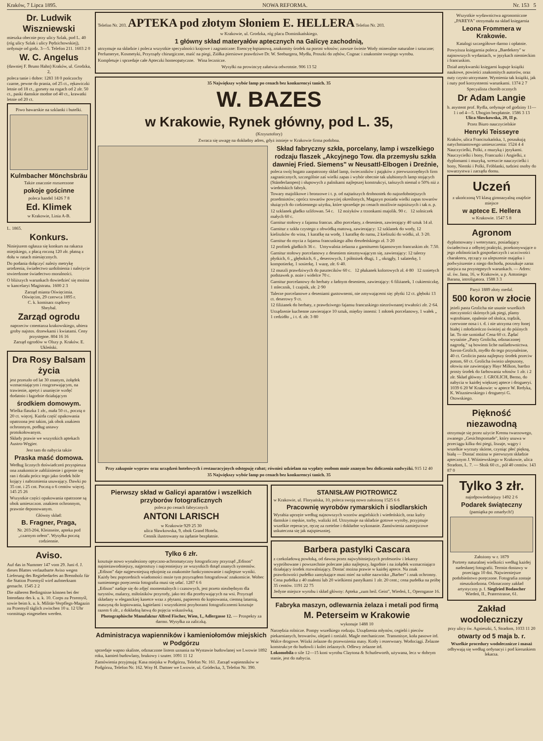Kraków, 7 Lipca 1895. NOWA REFORMA. Nr. 153 5
Dr. Ludwik Wiszniewski
mieszka obecnie przy ulicy Szlak, pod L. 40 (róg ulicy Szlak i ulicy Pędzichowskiej), ordynuje od godz. 3—5. Telefon 211. 1603 2 0
W. C. Angelus
(dawniej F. Bruno Hahn) Kraków, ul. Grodzka, 2,
poleca tanie i dobre: 1283 18 0 pończochy czarne, pewne do prania, od 25 ct., rękawiczki letnie od 18 ct., gorsety na rogach od 2 złr. 50 ct., paski damskie modne od 40 ct., krawatki letnie od 20 ct.
Piwo bawarskie na szklanki i butelki.
Kulmbacher Mönchsbräu
Także znacznie rozszerzone
pokoje gościnne
poleca handel 1426 7 8
Ed. Klimek
w Krakowie, Linia A-B.
L. 1865.
Konkurs.
Niniejszem ogłasza się konkurs na rakarza miejskiego, z płacą roczną 120 złr. płatną z dołu w ratach miesięcznych.
Do podania dołączyć należy metrykę urodzenia, świadectwo uzdolnienia i należycie stwierdzone świadectwo moralności.
O bliższych warunkach dowiedzieć się można w kancelaryi Magistratu. 1600 2 3
Zarząd miasta Oświęcimia.
Oświęcim, 29 czerwca 1895 r.
C. k. komisarz rządowy
Sheybal.
Zarząd ogrodu
naprzeciw cmentarza krakowskiego, ubiera groby najstos. drzewkami i kwiatami. Ceny przystępne. 804 16 16
Zarząd ogrodów w Olszy p. Kraków. E. Ukleński.
Dra Rosy Balsam życia
jest przeszło od lat 30 znanym, żołądek wzmacniającym i rozgrzewającym, na trawienie, apetyt i usunięcie wzdęć dodatnio i łagodnie działającym
środkiem domowym.
Wielka flaszka 1 złr., mała 50 ct., pocztą o 20 ct. więcej. Każda część opakowania opatrzona jest takim, jak obok znakiem ochronnym, podług ustawy protokołowanym.
Składy prawie we wszystkich aptekach Austro-Węgier.
Jest tam do nabycia także
Praska maść domowa.
Według licznych doświadczeń przyspiesza ona znakomicie zabliźnienie i gojenie się ran i działa prócz tego jako środek bóle kojący i nabrzmienia usuwający. Dawki po 35 cnt. i 25 cnt. Pocztą o 6 centów więcej. 145 25 26
Wszystkie części opakowania opatrzone są obok umieszczon. znakiem ochronnym, prawnie deponowanym.
Główny skład:
B. Fragner, Praga,
Nr. 203-204, Kleinseite, apteka pod „czarnym orłem". Wysyłka pocztą codziennie.
Aviso.
Auf das in Nummer 147 vom 29. Juni d. J. dieses Blattes verlautbarte Aviso wegen Lieferung des Regiebedarfes an Brennholz für die Station Przemyśl wird aufmerksam gemacht. 1545 2 2
Die näheren Bedingnisse können bei der Intendanz des k. u. k. 10. Corps zu Przemyśl, sowie beim k. u. k. Militär-Verpflegs-Magazin zu Przemyśl täglich zwischen 10 u. 12 Uhr vormittags eingesehen werden.
Telefon Nr. 203. APTEKA pod złotym Słoniem E. HELLERA Telefon Nr. 203.
w Krakowie, ul. Grodzka, róg placu Dominikańskiego.
1 główny skład materyałów aptecznych na Galicyę zachodnią,
utrzymuje na składzie i poleca wszystkie specyalności krajowe i zagraniczne: Esencyę łopianową, znakomity środek na porost włosów; zawsze świeże Wody mineralne naturalne i sztuczne; Perfumerye, Kosmetyki, Przyrządy chirurgiczne, maść na piegi, Ziółka piersiowe prawdziwe Dr. W. Seeburgera, Mydła, Proszki do zębów, Cognac i znakomite swojego wyrobu.
Kompletuje i sprzedaje całe Apteczki homeopatyczne. Wina lecznicze.
Wysyłki na prowincyę załatwia odwrotnie. 906 13 52
35 Największy wybór lamp po cenach bez konkurencyi tanich. 35
W. BAZES
w Krakowie, Rynek główny, pod L. 35,
(Krzysztofory)
Zwraca się uwagę na dokładny adres, gdyż istnieje w Krakowie firma podobna.
Skład fabryczny szkła, porcelany, lamp i wszelkiego rodzaju flaszek „Akcyjnego Tow. dla przemysłu szkła dawniej Fried. Siemens" w Neusattl-Elbogen i Dreźnie,
poleca swój bogato zaopatrzony skład lamp, świeczników i pająków z pierwszorzędnych firm zagranicznych, szczególnie zaś wielki zapas i wybór obecnie tak ulubionych lamp stojących (Ständerlampen) i słupowych z palnikami najlepszej konstrukcyi, tańszych niemal o 50% niż z wiedeńskich fabryk.
Towary majolikowe i bronzowe i t. p. od najtańszych drobnostek do najozdobniejszych przedmiotów; oprócz towarów powyżej określonych, Magazyn posiada wielki zapas towarów służących do codziennego użytku, które sprzedaje po cenach możliwie najniższych i tak n. p.
12 szklanek gładko szlifowan. 54 c. 12 nożyków z trzonkami majolik. 90 c. 12 solniczek małych 60 c.
Garnitur stołowy z fajansu francus. albo porcelany, z deseniem, zawierający 40 sztuk 14 zł.
Garnitur z szkła czystego z obwódką matową, zawierający: 12 szklanek do wody, 12 kieliszków do wina, 1 karafkę na wodę, 1 karafkę do rumu, 2 kieliszki do wódki, zł. 3·20.
Garnitur do mycia z fajansu francuskiego albo drezdeńskiego zł. 3·20
12 profitek gładkich 36 c. Umywalnia żelazna z garniturem fajansowym francuskim złr. 7.50.
Garnitur stołowy porcelanowy z deseniem niezmywającym się, zawierający: 12 talerzy płytkich, 6 „ głębokich, 6 „ deserowych, 1 półmisek długi, 1 „ okrągły, 1 salaterkę, 1 kompotierkę, 1 sosierkę, 1 wazę, złr. 6·40.
12 muszli prawdziwych do pasztecików 60 c. 12 płukanek kolorowych zł. 4·80 12 rznietych podstawek p. noże i widelce 70 c.
Garnitur porcelanowy do herbaty z ładnym deseniem, zawierający: 6 filiżanek, 1 cukierniczkę, 1 mlecznik, 1 czajnik, złr. 2·90
Talerze porcelanowe z deseniami gustownemi, nie zmywającemi się: płytki 12 ct. głęboki 13 ct. deserowy 9 ct.
12 filiżanek do herbaty, z prawdziwego fajansu francuskiego niezrównanej trwałości złr. 2·64.
Urządzenie kuchenne zawierające 10 sztuk, między innemi: 1 młotek porcelanowy, 1 wałek „ 1 cedzidło „ i t. d. złr. 3·80
Przy zakupnie wypraw oraz urządzeń hotelowych i restauracyjnych odstępuję rabat; również udzielam na wypłaty osobom mnie znanym bez doliczenia nadwyżki. 915 12 40
35 Największy wybór lamp po cenach bez konkurencyi tanich. 35
Pierwszy skład w Galicyi aparatów i wszelkich przyborów fotograficznych
poleca po cenach fabrycznych
ANTONI LARISCH
w Krakowie 929 25 30
ulica Sławkowska, 9, obok Grand Hotelu.
Cennik ilustrowany na żądanie bezpłatnie.
Tylko 6 złr.
kosztuje nowo wynaleziony optyczno-achromatyczny fotograficzny przyrząd „Edison" najnieżawodniejszy, najprostszy i najcenniejszy ze wszystkich dotąd znanych systemów. „Edison" daje najpewniejszą rękojmię za znakomite funkcyonowanie i najlepsze wyniki. Każdy bez poprzednich wiadomości może tym przyrządem fotografować znakomicie. Wobec sumiennego poręczenia fotografia musi się udać. 1287 6 6
„Edison" nadaje się do zdjęć momentalnych i czasowych, jest przeto niezbędnym dla turystów, malarzy, miłośników przyrody, jako też dla przebywających na wsi. Przyrząd składany w eleganckiej kasetce wraz z płytami, papierem do kopiowania, ciemną latarnią, maszyną do kopiowania, kąpielami i wszystkiemi przyborami fotograficznemi kosztuje razem 6 złr., z dokładną łatwą do pojęcia wskazówką.
Photographische Manufaktur Alfred Fischer, Wien, I., Adlergasse 12. — Prospekty za darmo. Wysyłka za zaliczką.
Administracya wapienników i kamieniołomów miejskich w Podgórzu
sprzedaje wapno skaliste, odznaczone listem uznania na Wystawie budowlanej we Lwowie 1892 roku, kamień budowlany, brukowy i szuter. 1091 11 12
Zamówienia przyjmują: Kasa miejska w Podgórzu, Telefon Nr. 161. Zarząd wapienników w Podgórzu, Telefon Nr. 162. Wny H. Dattner we Lwowie, ul. Gródecka, 3, Telefon Nr. 390.
STANISŁAW PIOTROWICZ
w Krakowie, ul. Floryańska, 10, poleca swoją nowo założoną 1525 6 6
Pracownię wyrobów rymarskich i siodlarskich
Wyrabia uprzęże według najnowszych wzorów angielskich i wiedeńskich, oraz kufry damskie i męskie, torby, walizki itd. Utrzymuje na składzie gotowe wyroby, przyjmuje wszelkie reperacye, ręczę za rzetelne i dokładne wykonanie. Zamówienia zamiejscowe uskuteczna się jak najspieszniej.
Barbera pastylki Cascara
z czekoladową powłoką, od dawna przez najwybitniejszych profesorów i lekarzy wypróbowane i powszechnie polecane jako najlepszy, łagodnie i na żołądek wzmacniająco działający środek rozwalniający. Dostać można prawie w każdej aptece. Na znak prawdziwości pudełko zamykające musi mieć na sobie nazwisko „Barber" i znak ochronny. Cena pudełka z 40 małemi lub 20 wielkiemi pastylkami 1 złr. 20 cent.; cena pudełka na próbę 35 centów. 1191 22 75
Jedyne miejsce wyrobu i skład główny: Apteka „zum heil. Geist", Wiedeń, I., Operngasse 16.
Fabryka maszyn, odlewarnia żelaza i metali pod firmą
M. Peterseim w Krakowie
wykonuje 1488 10
Narzędzia rolnicze. Pompy wszelkiego rodzaju. Urządzenia młynów, cegielń i pieców piekarnianych, browarów, olejarń i rzeźalń. Magle mechaniczne. Transmisye, koła pasowe itd. Walce drogowe. Wózki żelazne do przewożenia masy. Kotły i rezerwoary. Wodociągi. Żelazne konstrukcye do budowli i kolei żelaznych. Odlewy żelazne itd.
Lokomobila o sile 12—15 koni wyrobu Claytona & Schutleworth, używana, lecz w dobrym stanie, jest do nabycia.
Wszystkie wydawnictwa agronomiczne „PAREYA" otrzymała na skład księgarnia
Leona Frommera w Krakowie.
Katalogi szczegółowe darmo i opłatnie.
Powyższa księgarnia poleca „Baedekery" w najnowszych wydaniach, w językach niemieckim i francuskim.
Dział antykwarski księgarni kupuje książki naukowe, powieści znakomitych autorów, oraz nuty czysto utrzymane. Wymienia tak książki, jak i nuty pod korzystnemi warunkami. 1374 2 7
Specyalista chorób ocznych
Dr Adam Langie
b. asystent prof. Rydla, ordynuje od godziny 11—1 i od 4—5. Ubogim bezpłatnie. 1586 3 13
Ulica Sławkowska, 20, II p.
Przez Biuro nauczycielskie
Henryki Teisseyre
Kraków, ulica Franciszkańska, 1, poszukują natychmiastowego umieszczenia: 1524 4 4 Nauczycielki, Polki, z muzyką i językami. Nauczycielki i bony, Francuzki i Angielki, z dyplomami i muzyką, wreszcie nauczycielki i bony, Niemki i Polki, Fröblanki, tudzież osoby do towarzystwa i zarządu domu.
Uczeń
z ukończoną VI klasą gimnazyalną znajdzie miejsce
w aptece E. Hellera
w Krakowie. 1547 5 8
Agronom
dyplomowany i weterynarz, posiadający świadectwa z odbytej praktyki, przekonywujące o jego zdolnościach gospodarczych i uczciwości charakteru, ręczący za ulepszenie majątku i podwyższenie z niego dochodu, poszukuje zaraz miejsca na przystępnych warunkach. — Adres: ul. św. Jana, 16, w Krakowie, u p. Antoniego Barana, introligatora. 1588 3 3
Paryż 1889 złoty medal.
500 koron w złocie
jeżeli pasta Grolicha nie usunie wszelkich nieczystości skórnych jak piegi, plamy wątrobiane, opalenie od słońca, trądzik, czerwone nosa i t. d. i nie utrzyma cery łonej białej i młodzieńczo świeżej aż do późnych lat. To nie szminka! Cena 60 ct. Żądać wyraźnie „Pasty Grolicha, odznaczonej nagrodą," są bowiem liche naśladownictwa. Savon-Grolich, mydło do tego przynależne, 40 ct. Grolicin pasta najlepszy środek przeciw potom, 60 ct. Grolicha świeżo ulepszony, ołowiu nie zawierający Hayr Milkon, bardzo prosty środek do farbowania włosów 1 złr. i 2 złr. Skład główny: J. GROLICH, Berno, do nabycia w każdej większej aptece i drogueryi. 1039 6 20 W Krakowie: w aptece W. Redyka, K. Wiszniewskiego i drogueryi G. Otowskiego.
Piękność niezawodną
otrzymuje się przez użycie Kremu twarzowego, zwanego „Gesichtspomade", który usuwa w przeciągu kilku dni piegi, liszaje, wągry i wszelkie wyrzuty skórne, czyniąc płeć piękną, białą — Dostać można w pierwszym składzie aptecznym J. Wiśniewskiego w Krakowie, ulica Stradom, L. 7. — Słoik 60 ct., pół 40 centów. 143 87 0
Tylko 3 złr.
najodpowiedniejszy 1492 2 6
Podarek świąteczny
(pamiątka po zmarłych!)
Założony w r. 1879
Portrety naturalnej wielkości według każdej nadesłanej fotografii. Termin dostawy w przeciągu 10 dni. Najwierniejsze podobieństwo poręczone. Fotografia zostaje nieuszkodzona. Odznaczony zakład artystyczny p. f. Siegfried Bodascher Wiedeń, II., Praterstrasse, 61.
Zakład wodoleczniczy
przy ulicy św. Agnieszki, 5, Stradom, 1033 11 20
otwarty od 5 maja b. r.
Wszelkie procedury wodolecznicze i masaż odbywają się według ordynacyi i pod kierunkiem lekarza.